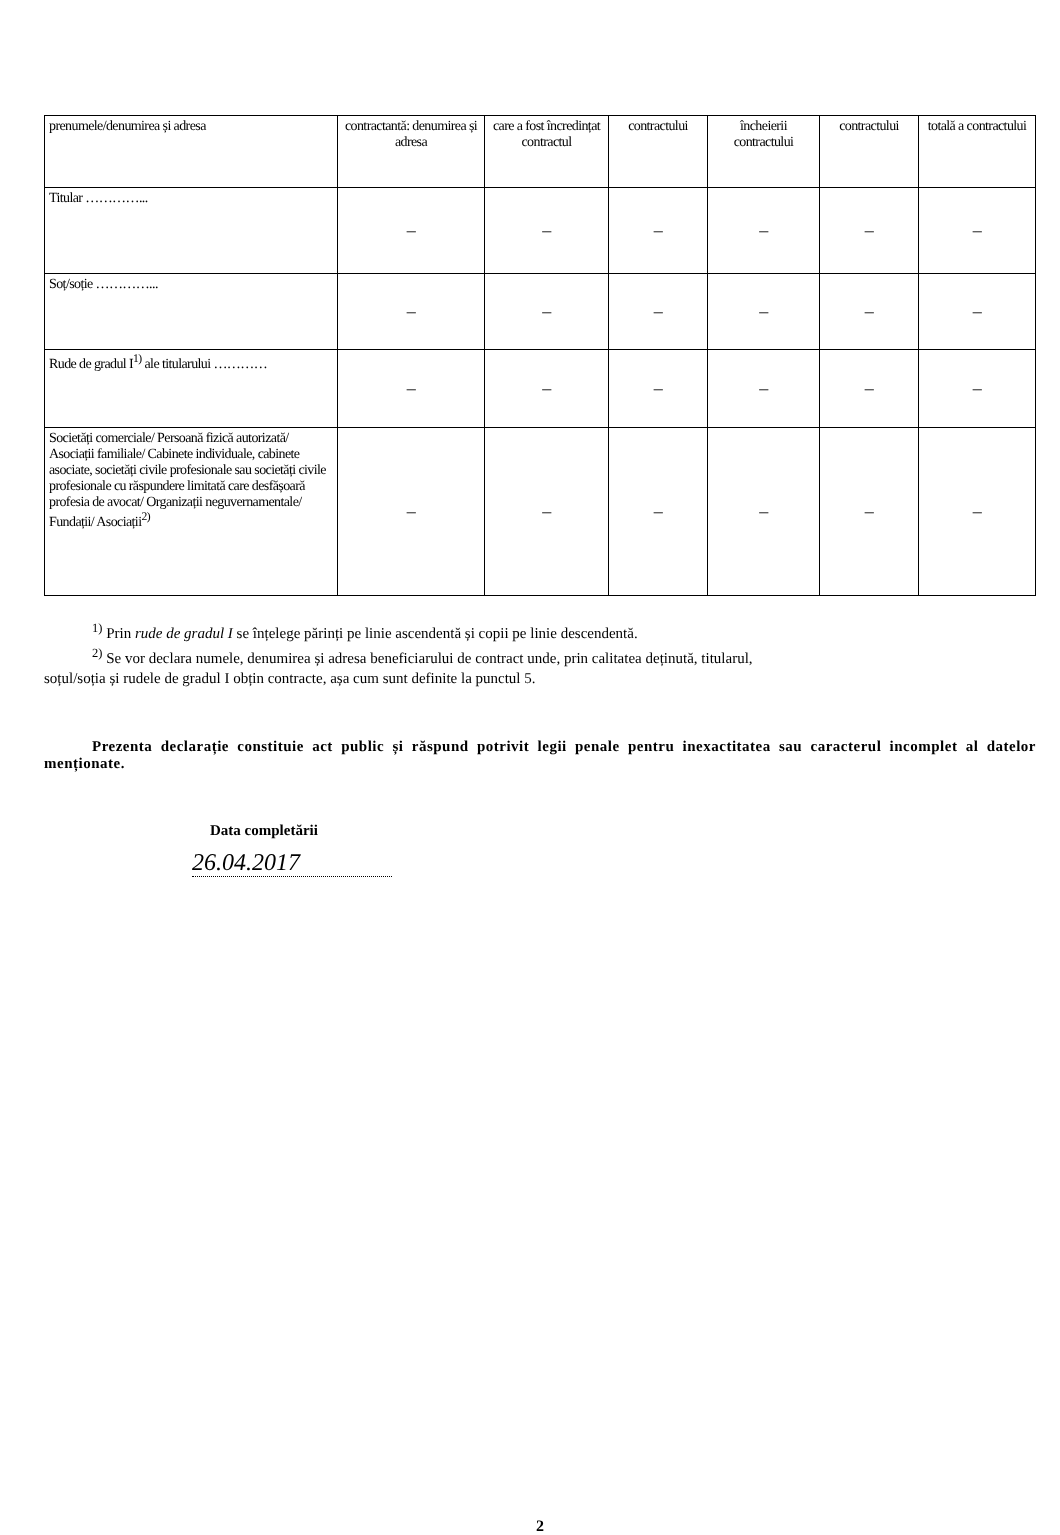| prenumele/denumirea și adresa | contractantă: denumirea și adresa | care a fost încredințat contractul | contractului | încheierii contractului | contractului | totală a contractului |
| Titular …………... | – | – | – | – | – | – |
| Soț/soție …………... | – | – | – | – | – | – |
| Rude de gradul I<sup>1)</sup> ale titularului ………… | – | – | – | – | – | – |
| Societăți comerciale/ Persoană fizică autorizată/ Asociații familiale/ Cabinete individuale, cabinete asociate, societăți civile profesionale sau societăți civile profesionale cu răspundere limitată care desfășoară profesia de avocat/ Organizații neguvernamentale/ Fundații/ Asociații<sup>2)</sup> | – | – | – | – | – | – |
<sup>1)</sup> Prin rude de gradul I se înțelege părinți pe linie ascendentă și copii pe linie descendentă.
<sup>2)</sup> Se vor declara numele, denumirea și adresa beneficiarului de contract unde, prin calitatea deținută, titularul,
soțul/soția și rudele de gradul I obțin contracte, așa cum sunt definite la punctul 5.
Prezenta declarație constituie act public și răspund potrivit legii penale pentru inexactitatea sau caracterul incomplet al datelor menționate.
Data completării
26.04.2017
2